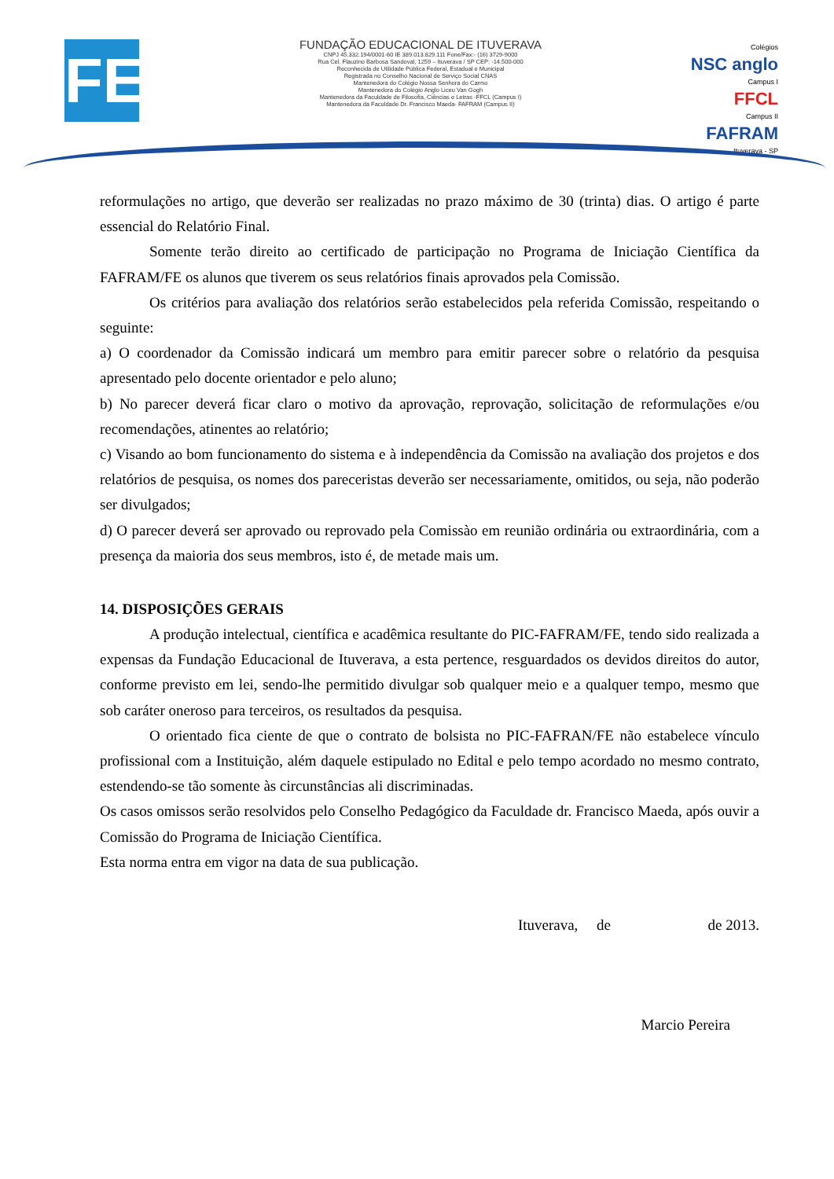FE
FUNDAÇÃO EDUCACIONAL DE ITUVERAVA
CNPJ 45.332.194/0001-60 IE 389.013.829.111 Fone/Fax:- (16) 3729-9000
Rua Cel. Flauzino Barbosa Sandoval, 1259 – Ituverava / SP CEP: -14.500-000
Reconhecida de Utilidade Pública Federal, Estadual e Municipal
Registrada no Conselho Nacional de Serviço Social CNAS
Mantenedora do Colégio Nossa Senhora do Carmo
Mantenedora do Colégio Anglo Liceu Van Gogh
Mantenedora da Faculdade de Filosofia, Ciências e Letras -FFCL (Campus I)
Mantenedora da Faculdade Dr. Francisco Maeda- FAFRAM (Campus II)
Colégios
NSC anglo
Campus I
FFCL
Campus II
FAFRAM
Ituverava - SP
reformulações no artigo, que deverão ser realizadas no prazo máximo de 30 (trinta) dias. O artigo é parte essencial do Relatório Final.
Somente terão direito ao certificado de participação no Programa de Iniciação Científica da FAFRAM/FE os alunos que tiverem os seus relatórios finais aprovados pela Comissão.
Os critérios para avaliação dos relatórios serão estabelecidos pela referida Comissão, respeitando o seguinte:
a) O coordenador da Comissão indicará um membro para emitir parecer sobre o relatório da pesquisa apresentado pelo docente orientador e pelo aluno;
b) No parecer deverá ficar claro o motivo da aprovação, reprovação, solicitação de reformulações e/ou recomendações, atinentes ao relatório;
c) Visando ao bom funcionamento do sistema e à independência da Comissão na avaliação dos projetos e dos relatórios de pesquisa, os nomes dos pareceristas deverão ser necessariamente, omitidos, ou seja, não poderão ser divulgados;
d) O parecer deverá ser aprovado ou reprovado pela Comissào em reunião ordinária ou extraordinária, com a presença da maioria dos seus membros, isto é, de metade mais um.
14. DISPOSIÇÕES GERAIS
A produção intelectual, científica e acadêmica resultante do PIC-FAFRAM/FE, tendo sido realizada a expensas da Fundação Educacional de Ituverava, a esta pertence, resguardados os devidos direitos do autor, conforme previsto em lei, sendo-lhe permitido divulgar sob qualquer meio e a qualquer tempo, mesmo que sob caráter oneroso para terceiros, os resultados da pesquisa.
O orientado fica ciente de que o contrato de bolsista no PIC-FAFRAN/FE não estabelece vínculo profissional com a Instituição, além daquele estipulado no Edital e pelo tempo acordado no mesmo contrato, estendendo-se tão somente às circunstâncias ali discriminadas.
Os casos omissos serão resolvidos pelo Conselho Pedagógico da Faculdade dr. Francisco Maeda, após ouvir a Comissão do Programa de Iniciação Científica.
Esta norma entra em vigor na data de sua publicação.
Ituverava, de de 2013.
Marcio Pereira